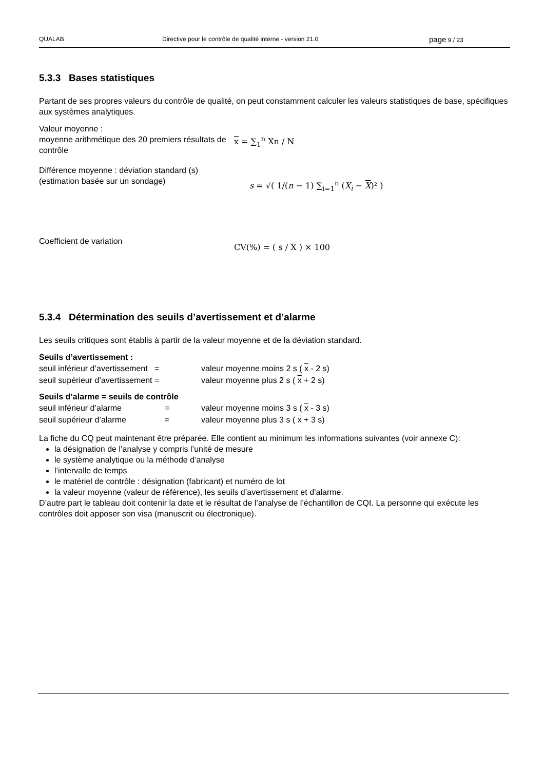QUALAB Directive pour le contrôle de qualité interne - version 21.0 page 9 / 23
5.3.3 Bases statistiques
Partant de ses propres valeurs du contrôle de qualité, on peut constamment calculer les valeurs statistiques de base, spécifiques aux systèmes analytiques.
Valeur moyenne :
moyenne arithmétique des 20 premiers résultats de contrôle
x = ∑<sub>1</sub><sup>n</sup> Xn / N
Différence moyenne : déviation standard (s)
(estimation basée sur un sondage)
s = √( 1/(n − 1) ∑<sub>i=1</sub><sup>n</sup> (X<sub>i</sub> − X)² )
Coefficient de variation
CV(%) = ( s / X ) × 100
5.3.4 Détermination des seuils d’avertissement et d’alarme
Les seuils critiques sont établis à partir de la valeur moyenne et de la déviation standard.
Seuils d’avertissement :
| seuil inférieur d’avertissement = | valeur moyenne moins 2 s ( x - 2 s) |
| seuil supérieur d’avertissement = | valeur moyenne plus 2 s ( x + 2 s) |
Seuils d’alarme = seuils de contrôle
| seuil inférieur d’alarme = | valeur moyenne moins 3 s ( x - 3 s) |
| seuil supérieur d’alarme = | valeur moyenne plus 3 s ( x + 3 s) |
La fiche du CQ peut maintenant être préparée. Elle contient au minimum les informations suivantes (voir annexe C):
la désignation de l’analyse y compris l’unité de mesure
le système analytique ou la méthode d’analyse
l’intervalle de temps
le matériel de contrôle : désignation (fabricant) et numéro de lot
la valeur moyenne (valeur de référence), les seuils d’avertissement et d’alarme.
D’autre part le tableau doit contenir la date et le résultat de l’analyse de l’échantillon de CQI. La personne qui exécute les contrôles doit apposer son visa (manuscrit ou électronique).